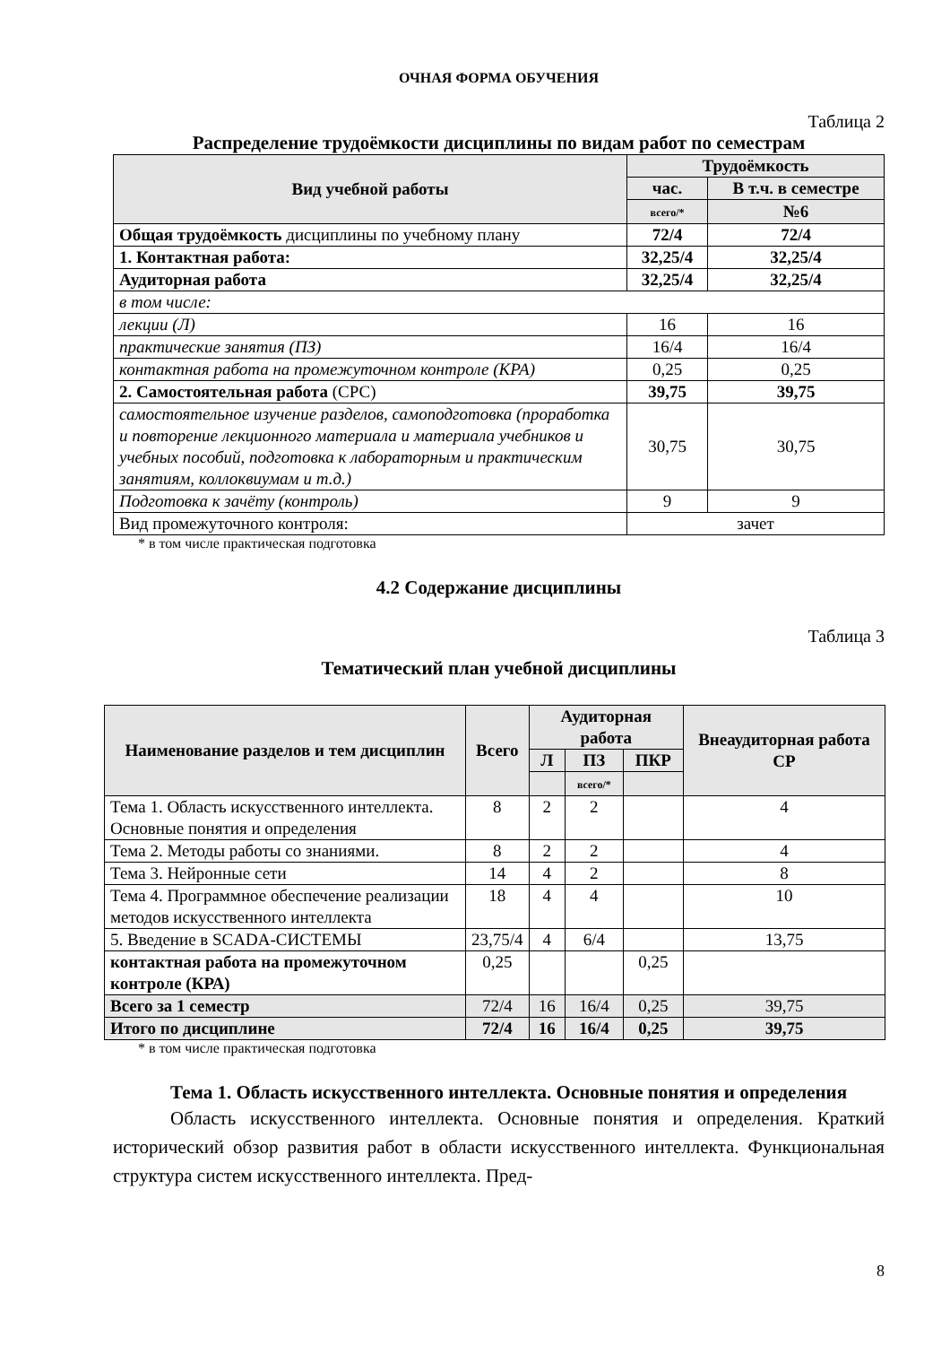ОЧНАЯ ФОРМА ОБУЧЕНИЯ
Таблица 2
Распределение трудоёмкости дисциплины по видам работ по семестрам
| Вид учебной работы | Трудоёмкость | |
| --- | --- | --- |
| | час. | В т.ч. в семестре |
| | всего/* | №6 |
| Общая трудоёмкость дисциплины по учебному плану | 72/4 | 72/4 |
| 1. Контактная работа: | 32,25/4 | 32,25/4 |
| Аудиторная работа | 32,25/4 | 32,25/4 |
| в том числе: | | |
| лекции (Л) | 16 | 16 |
| практические занятия (ПЗ) | 16/4 | 16/4 |
| контактная работа на промежуточном контроле (КРА) | 0,25 | 0,25 |
| 2. Самостоятельная работа (СРС) | 39,75 | 39,75 |
| самостоятельное изучение разделов, самоподготовка (проработка и повторение лекционного материала и материала учебников и учебных пособий, подготовка к лабораторным и практическим занятиям, коллоквиумам и т.д.) | 30,75 | 30,75 |
| Подготовка к зачёту (контроль) | 9 | 9 |
| Вид промежуточного контроля: | зачет | |
* в том числе практическая подготовка
4.2 Содержание дисциплины
Таблица 3
Тематический план учебной дисциплины
| Наименование разделов и тем дисциплин | Всего | Аудиторная работа | | | Внеаудиторная работа СР |
| --- | --- | --- | --- | --- | --- |
| | | Л | ПЗ | ПКР | |
| | | | всего/* | | |
| Тема 1. Область искусственного интеллекта. Основные понятия и определения | 8 | 2 | 2 | | 4 |
| Тема 2. Методы работы со знаниями. | 8 | 2 | 2 | | 4 |
| Тема 3. Нейронные сети | 14 | 4 | 2 | | 8 |
| Тема 4. Программное обеспечение реализации методов искусственного интеллекта | 18 | 4 | 4 | | 10 |
| 5. Введение в SCADA-СИСТЕМЫ | 23,75/4 | 4 | 6/4 | | 13,75 |
| контактная работа на промежуточном контроле (КРА) | 0,25 | | | 0,25 | |
| Всего за 1 семестр | 72/4 | 16 | 16/4 | 0,25 | 39,75 |
| Итого по дисциплине | 72/4 | 16 | 16/4 | 0,25 | 39,75 |
* в том числе практическая подготовка
Тема 1. Область искусственного интеллекта. Основные понятия и определения
Область искусственного интеллекта. Основные понятия и определения. Краткий исторический обзор развития работ в области искусственного интеллекта. Функциональная структура систем искусственного интеллекта. Пред-
8